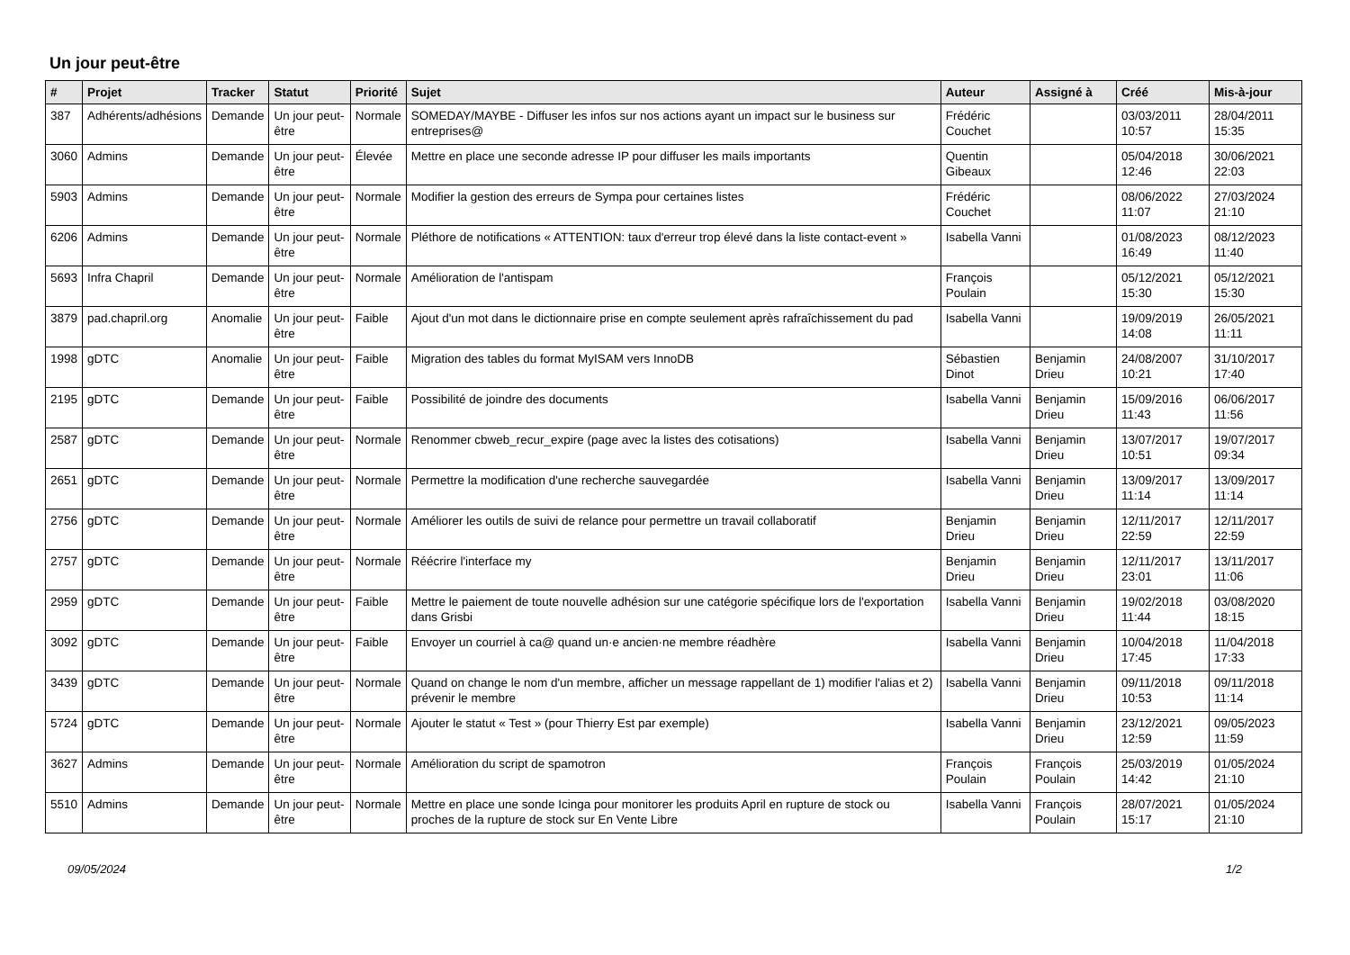Un jour peut-être
| # | Projet | Tracker | Statut | Priorité | Sujet | Auteur | Assigné à | Créé | Mis-à-jour |
| --- | --- | --- | --- | --- | --- | --- | --- | --- | --- |
| 387 | Adhérents/adhésions | Demande | Un jour peut-être | Normale | SOMEDAY/MAYBE - Diffuser les infos sur nos actions ayant un impact sur le business sur entreprises@ | Frédéric Couchet | | 03/03/2011 10:57 | 28/04/2011 15:35 |
| 3060 | Admins | Demande | Un jour peut-être | Élevée | Mettre en place une seconde adresse IP pour diffuser les mails importants | Quentin Gibeaux | | 05/04/2018 12:46 | 30/06/2021 22:03 |
| 5903 | Admins | Demande | Un jour peut-être | Normale | Modifier la gestion des erreurs de Sympa pour certaines listes | Frédéric Couchet | | 08/06/2022 11:07 | 27/03/2024 21:10 |
| 6206 | Admins | Demande | Un jour peut-être | Normale | Pléthore de notifications « ATTENTION: taux d'erreur trop élevé dans la liste contact-event » | Isabella Vanni | | 01/08/2023 16:49 | 08/12/2023 11:40 |
| 5693 | Infra Chapril | Demande | Un jour peut-être | Normale | Amélioration de l'antispam | François Poulain | | 05/12/2021 15:30 | 05/12/2021 15:30 |
| 3879 | pad.chapril.org | Anomalie | Un jour peut-être | Faible | Ajout d'un mot dans le dictionnaire prise en compte seulement après rafraîchissement du pad | Isabella Vanni | | 19/09/2019 14:08 | 26/05/2021 11:11 |
| 1998 | gDTC | Anomalie | Un jour peut-être | Faible | Migration des tables du format MyISAM vers InnoDB | Sébastien Dinot | Benjamin Drieu | 24/08/2007 10:21 | 31/10/2017 17:40 |
| 2195 | gDTC | Demande | Un jour peut-être | Faible | Possibilité de joindre des documents | Isabella Vanni | Benjamin Drieu | 15/09/2016 11:43 | 06/06/2017 11:56 |
| 2587 | gDTC | Demande | Un jour peut-être | Normale | Renommer cbweb_recur_expire (page avec la listes des cotisations) | Isabella Vanni | Benjamin Drieu | 13/07/2017 10:51 | 19/07/2017 09:34 |
| 2651 | gDTC | Demande | Un jour peut-être | Normale | Permettre la modification d'une recherche sauvegardée | Isabella Vanni | Benjamin Drieu | 13/09/2017 11:14 | 13/09/2017 11:14 |
| 2756 | gDTC | Demande | Un jour peut-être | Normale | Améliorer les outils de suivi de relance pour permettre un travail collaboratif | Benjamin Drieu | Benjamin Drieu | 12/11/2017 22:59 | 12/11/2017 22:59 |
| 2757 | gDTC | Demande | Un jour peut-être | Normale | Réécrire l'interface my | Benjamin Drieu | Benjamin Drieu | 12/11/2017 23:01 | 13/11/2017 11:06 |
| 2959 | gDTC | Demande | Un jour peut-être | Faible | Mettre le paiement de toute nouvelle adhésion sur une catégorie spécifique lors de l'exportation dans Grisbi | Isabella Vanni | Benjamin Drieu | 19/02/2018 11:44 | 03/08/2020 18:15 |
| 3092 | gDTC | Demande | Un jour peut-être | Faible | Envoyer un courriel à ca@ quand un·e ancien·ne membre réadhère | Isabella Vanni | Benjamin Drieu | 10/04/2018 17:45 | 11/04/2018 17:33 |
| 3439 | gDTC | Demande | Un jour peut-être | Normale | Quand on change le nom d'un membre, afficher un message rappellant de 1) modifier l'alias et 2) prévenir le membre | Isabella Vanni | Benjamin Drieu | 09/11/2018 10:53 | 09/11/2018 11:14 |
| 5724 | gDTC | Demande | Un jour peut-être | Normale | Ajouter le statut « Test » (pour Thierry Est par exemple) | Isabella Vanni | Benjamin Drieu | 23/12/2021 12:59 | 09/05/2023 11:59 |
| 3627 | Admins | Demande | Un jour peut-être | Normale | Amélioration du script de spamotron | François Poulain | François Poulain | 25/03/2019 14:42 | 01/05/2024 21:10 |
| 5510 | Admins | Demande | Un jour peut-être | Normale | Mettre en place une sonde Icinga pour monitorer les produits April en rupture de stock ou proches de la rupture de stock sur En Vente Libre | Isabella Vanni | François Poulain | 28/07/2021 15:17 | 01/05/2024 21:10 |
09/05/2024 1/2